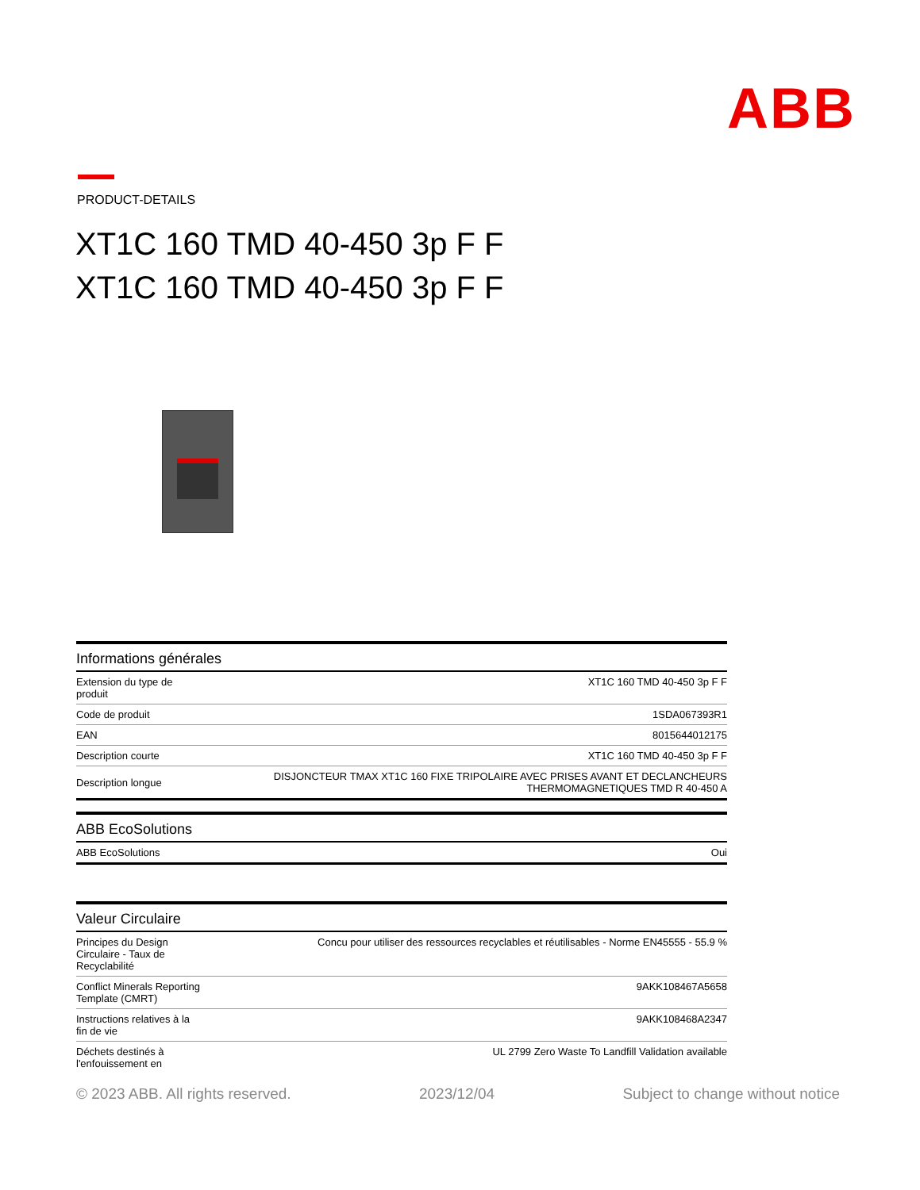ABB
PRODUCT-DETAILS
XT1C 160 TMD 40-450 3p F F
XT1C 160 TMD 40-450 3p F F
| Informations générales | |
| --- | --- |
| Extension du type de produit | XT1C 160 TMD 40-450 3p F F |
| Code de produit | 1SDA067393R1 |
| EAN | 8015644012175 |
| Description courte | XT1C 160 TMD 40-450 3p F F |
| Description longue | DISJONCTEUR TMAX XT1C 160 FIXE TRIPOLAIRE AVEC PRISES AVANT ET DECLANCHEURS THERMOMAGNETIQUES TMD R 40-450 A |
| ABB EcoSolutions | |
| --- | --- |
| ABB EcoSolutions | Oui |
| Valeur Circulaire | |
| --- | --- |
| Principes du Design Circulaire - Taux de Recyclabilité | Concu pour utiliser des ressources recyclables et réutilisables - Norme EN45555 - 55.9 % |
| Conflict Minerals Reporting Template (CMRT) | 9AKK108467A5658 |
| Instructions relatives à la fin de vie | 9AKK108468A2347 |
| Déchets destinés à l'enfouissement en | UL 2799 Zero Waste To Landfill Validation available |
© 2023 ABB. All rights reserved. 2023/12/04 Subject to change without notice